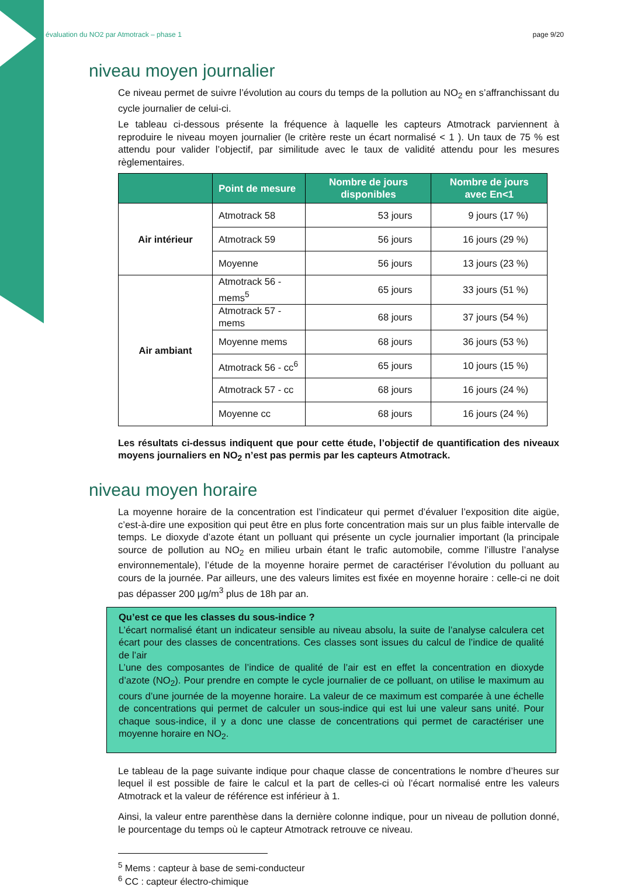évaluation du NO2 par Atmotrack – phase 1 page 9/20
niveau moyen journalier
Ce niveau permet de suivre l’évolution au cours du temps de la pollution au NO<sub>2</sub> en s’affranchissant du cycle journalier de celui-ci.
Le tableau ci-dessous présente la fréquence à laquelle les capteurs Atmotrack parviennent à reproduire le niveau moyen journalier (le critère reste un écart normalisé < 1 ). Un taux de 75 % est attendu pour valider l’objectif, par similitude avec le taux de validité attendu pour les mesures règlementaires.
| | Point de mesure | Nombre de jours disponibles | Nombre de jours avec En<1 |
| --- | --- | --- | --- |
| Air intérieur | Atmotrack 58 | 53 jours | 9 jours (17 %) |
| | Atmotrack 59 | 56 jours | 16 jours (29 %) |
| | Moyenne | 56 jours | 13 jours (23 %) |
| Air ambiant | Atmotrack 56 - mems<sup>5</sup> | 65 jours | 33 jours (51 %) |
| | Atmotrack 57 - mems | 68 jours | 37 jours (54 %) |
| | Moyenne mems | 68 jours | 36 jours (53 %) |
| | Atmotrack 56 - cc<sup>6</sup> | 65 jours | 10 jours (15 %) |
| | Atmotrack 57 - cc | 68 jours | 16 jours (24 %) |
| | Moyenne cc | 68 jours | 16 jours (24 %) |
Les résultats ci-dessus indiquent que pour cette étude, l’objectif de quantification des niveaux moyens journaliers en NO<sub>2</sub> n’est pas permis par les capteurs Atmotrack.
niveau moyen horaire
La moyenne horaire de la concentration est l’indicateur qui permet d’évaluer l’exposition dite aigüe, c’est-à-dire une exposition qui peut être en plus forte concentration mais sur un plus faible intervalle de temps. Le dioxyde d’azote étant un polluant qui présente un cycle journalier important (la principale source de pollution au NO<sub>2</sub> en milieu urbain étant le trafic automobile, comme l’illustre l’analyse environnementale), l’étude de la moyenne horaire permet de caractériser l’évolution du polluant au cours de la journée. Par ailleurs, une des valeurs limites est fixée en moyenne horaire : celle-ci ne doit pas dépasser 200 µg/m<sup>3</sup> plus de 18h par an.
Qu’est ce que les classes du sous-indice ?
L’écart normalisé étant un indicateur sensible au niveau absolu, la suite de l’analyse calculera cet écart pour des classes de concentrations. Ces classes sont issues du calcul de l’indice de qualité de l’air
L’une des composantes de l’indice de qualité de l’air est en effet la concentration en dioxyde d’azote (NO<sub>2</sub>). Pour prendre en compte le cycle journalier de ce polluant, on utilise le maximum au cours d’une journée de la moyenne horaire. La valeur de ce maximum est comparée à une échelle de concentrations qui permet de calculer un sous-indice qui est lui une valeur sans unité. Pour chaque sous-indice, il y a donc une classe de concentrations qui permet de caractériser une moyenne horaire en NO<sub>2</sub>.
Le tableau de la page suivante indique pour chaque classe de concentrations le nombre d’heures sur lequel il est possible de faire le calcul et la part de celles-ci où l’écart normalisé entre les valeurs Atmotrack et la valeur de référence est inférieur à 1.
Ainsi, la valeur entre parenthèse dans la dernière colonne indique, pour un niveau de pollution donné, le pourcentage du temps où le capteur Atmotrack retrouve ce niveau.
<sup>5</sup> Mems : capteur à base de semi-conducteur
<sup>6</sup> CC : capteur électro-chimique